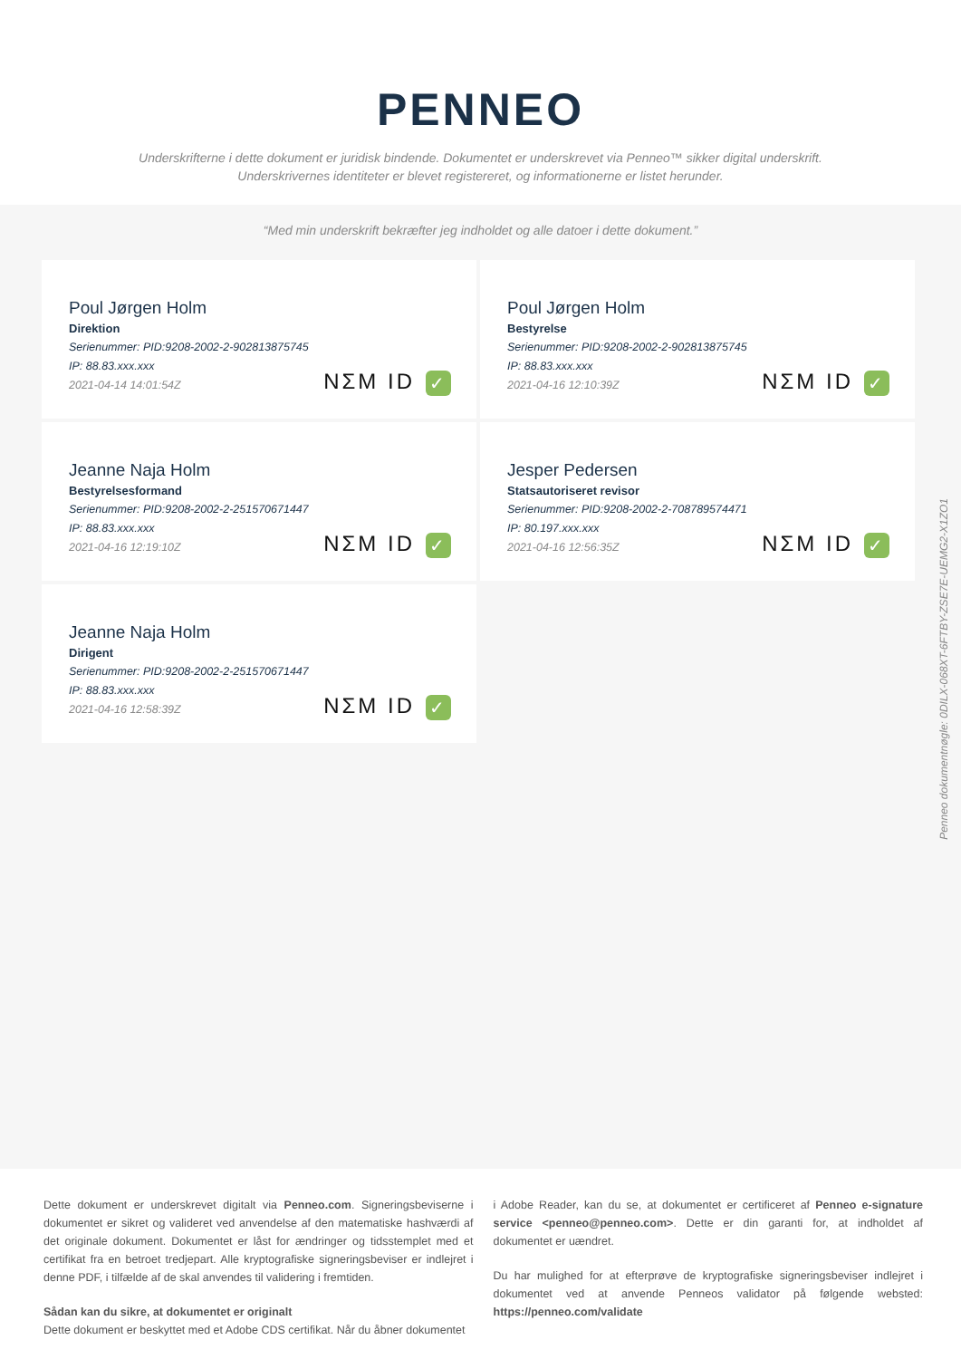PENNEO
Underskrifterne i dette dokument er juridisk bindende. Dokumentet er underskrevet via Penneo™ sikker digital underskrift.
Underskrivernes identiteter er blevet registereret, og informationerne er listet herunder.
“Med min underskrift bekræfter jeg indholdet og alle datoer i dette dokument.”
Poul Jørgen Holm
Direktion
Serienummer: PID:9208-2002-2-902813875745
IP: 88.83.xxx.xxx
2021-04-14 14:01:54Z
NΣM ID ✓
Poul Jørgen Holm
Bestyrelse
Serienummer: PID:9208-2002-2-902813875745
IP: 88.83.xxx.xxx
2021-04-16 12:10:39Z
NΣM ID ✓
Jeanne Naja Holm
Bestyrelsesformand
Serienummer: PID:9208-2002-2-251570671447
IP: 88.83.xxx.xxx
2021-04-16 12:19:10Z
NΣM ID ✓
Jesper Pedersen
Statsautoriseret revisor
Serienummer: PID:9208-2002-2-708789574471
IP: 80.197.xxx.xxx
2021-04-16 12:56:35Z
NΣM ID ✓
Jeanne Naja Holm
Dirigent
Serienummer: PID:9208-2002-2-251570671447
IP: 88.83.xxx.xxx
2021-04-16 12:58:39Z
NΣM ID ✓
Penneo dokumentnøgle: 0DILX-068XT-6FTBY-ZSE7E-UEMG2-X1ZO1
Dette dokument er underskrevet digitalt via Penneo.com. Signeringsbeviserne i dokumentet er sikret og valideret ved anvendelse af den matematiske hashværdi af det originale dokument. Dokumentet er låst for ændringer og tidsstemplet med et certifikat fra en betroet tredjepart. Alle kryptografiske signeringsbeviser er indlejret i denne PDF, i tilfælde af de skal anvendes til validering i fremtiden.
Sådan kan du sikre, at dokumentet er originalt
Dette dokument er beskyttet med et Adobe CDS certifikat. Når du åbner dokumentet
i Adobe Reader, kan du se, at dokumentet er certificeret af Penneo e-signature service <penneo@penneo.com>. Dette er din garanti for, at indholdet af dokumentet er uændret.
Du har mulighed for at efterprøve de kryptografiske signeringsbeviser indlejret i dokumentet ved at anvende Penneos validator på følgende websted: https://penneo.com/validate